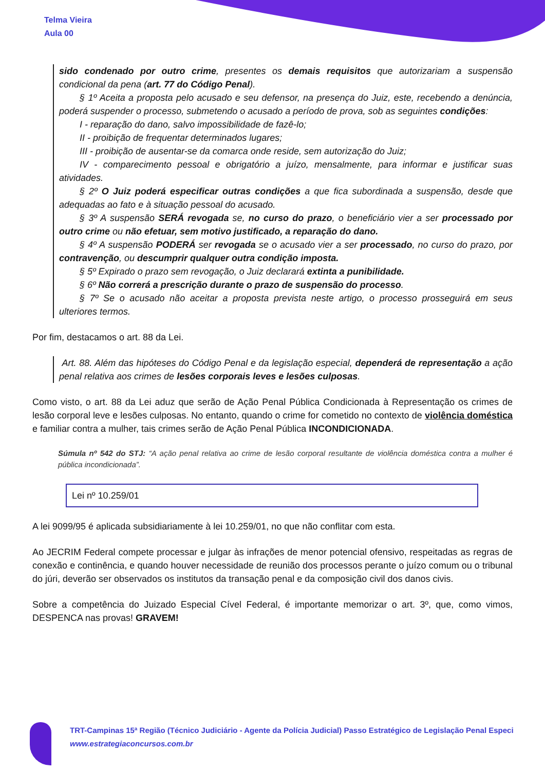Telma Vieira
Aula 00
sido condenado por outro crime, presentes os demais requisitos que autorizariam a suspensão condicional da pena (art. 77 do Código Penal).
§ 1º Aceita a proposta pelo acusado e seu defensor, na presença do Juiz, este, recebendo a denúncia, poderá suspender o processo, submetendo o acusado a período de prova, sob as seguintes condições:
I - reparação do dano, salvo impossibilidade de fazê-lo;
II - proibição de frequentar determinados lugares;
III - proibição de ausentar-se da comarca onde reside, sem autorização do Juiz;
IV - comparecimento pessoal e obrigatório a juízo, mensalmente, para informar e justificar suas atividades.
§ 2º O Juiz poderá especificar outras condições a que fica subordinada a suspensão, desde que adequadas ao fato e à situação pessoal do acusado.
§ 3º A suspensão SERÁ revogada se, no curso do prazo, o beneficiário vier a ser processado por outro crime ou não efetuar, sem motivo justificado, a reparação do dano.
§ 4º A suspensão PODERÁ ser revogada se o acusado vier a ser processado, no curso do prazo, por contravenção, ou descumprir qualquer outra condição imposta.
§ 5º Expirado o prazo sem revogação, o Juiz declarará extinta a punibilidade.
§ 6º Não correrá a prescrição durante o prazo de suspensão do processo.
§ 7º Se o acusado não aceitar a proposta prevista neste artigo, o processo prosseguirá em seus ulteriores termos.
Por fim, destacamos o art. 88 da Lei.
Art. 88. Além das hipóteses do Código Penal e da legislação especial, dependerá de representação a ação penal relativa aos crimes de lesões corporais leves e lesões culposas.
Como visto, o art. 88 da Lei aduz que serão de Ação Penal Pública Condicionada à Representação os crimes de lesão corporal leve e lesões culposas. No entanto, quando o crime for cometido no contexto de violência doméstica e familiar contra a mulher, tais crimes serão de Ação Penal Pública INCONDICIONADA.
Súmula nº 542 do STJ: “A ação penal relativa ao crime de lesão corporal resultante de violência doméstica contra a mulher é pública incondicionada”.
Lei nº 10.259/01
A lei 9099/95 é aplicada subsidiariamente à lei 10.259/01, no que não conflitar com esta.
Ao JECRIM Federal compete processar e julgar às infrações de menor potencial ofensivo, respeitadas as regras de conexão e continência, e quando houver necessidade de reunião dos processos perante o juízo comum ou o tribunal do júri, deverão ser observados os institutos da transação penal e da composição civil dos danos civis.
Sobre a competência do Juizado Especial Cível Federal, é importante memorizar o art. 3º, que, como vimos, DESPENCA nas provas! GRAVEM!
TRT-Campinas 15ª Região (Técnico Judiciário - Agente da Polícia Judicial) Passo Estratégico de Legislação Penal Especi
www.estrategiaconcursos.com.br